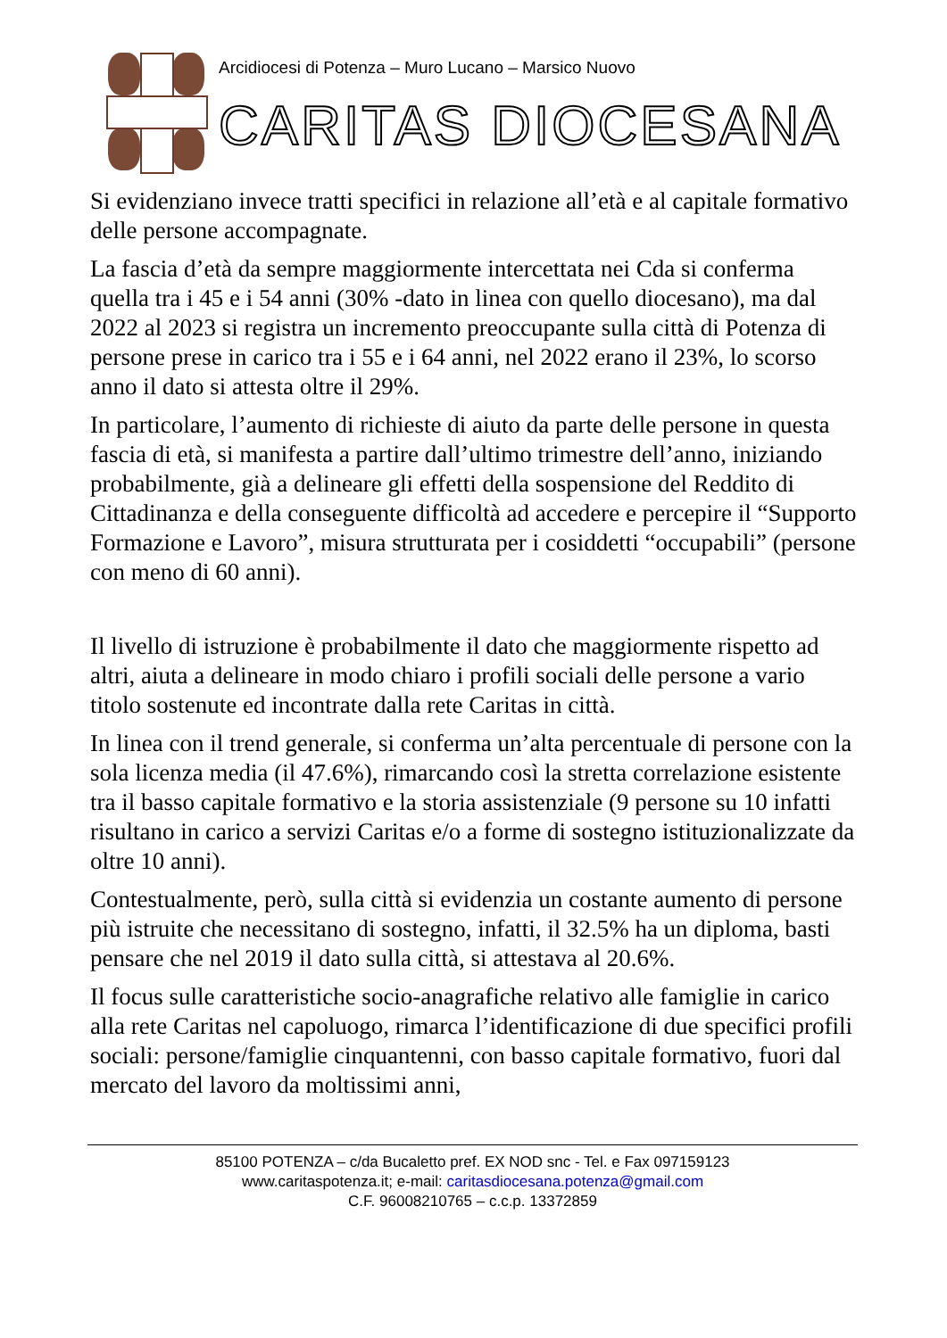Arcidiocesi di Potenza – Muro Lucano – Marsico Nuovo
CARITAS DIOCESANA
Si evidenziano invece tratti specifici in relazione all’età e al capitale formativo delle persone accompagnate.
La fascia d’età da sempre maggiormente intercettata nei Cda si conferma quella tra i 45 e i 54 anni (30% -dato in linea con quello diocesano), ma dal 2022 al 2023 si registra un incremento preoccupante sulla città di Potenza di persone prese in carico tra i 55 e i 64 anni, nel 2022 erano il 23%, lo scorso anno il dato si attesta oltre il 29%.
In particolare, l’aumento di richieste di aiuto da parte delle persone in questa fascia di età, si manifesta a partire dall’ultimo trimestre dell’anno, iniziando probabilmente, già a delineare gli effetti della sospensione del Reddito di Cittadinanza e della conseguente difficoltà ad accedere e percepire il “Supporto Formazione e Lavoro”, misura strutturata per i cosiddetti “occupabili” (persone con meno di 60 anni).
Il livello di istruzione è probabilmente il dato che maggiormente rispetto ad altri, aiuta a delineare in modo chiaro i profili sociali delle persone a vario titolo sostenute ed incontrate dalla rete Caritas in città.
In linea con il trend generale, si conferma un’alta percentuale di persone con la sola licenza media (il 47.6%), rimarcando così la stretta correlazione esistente tra il basso capitale formativo e la storia assistenziale (9 persone su 10 infatti risultano in carico a servizi Caritas e/o a forme di sostegno istituzionalizzate da oltre 10 anni).
Contestualmente, però, sulla città si evidenzia un costante aumento di persone più istruite che necessitano di sostegno, infatti, il 32.5% ha un diploma, basti pensare che nel 2019 il dato sulla città, si attestava al 20.6%.
Il focus sulle caratteristiche socio-anagrafiche relativo alle famiglie in carico alla rete Caritas nel capoluogo, rimarca l’identificazione di due specifici profili sociali: persone/famiglie cinquantenni, con basso capitale formativo, fuori dal mercato del lavoro da moltissimi anni,
85100 POTENZA – c/da Bucaletto pref. EX NOD snc - Tel. e Fax 097159123
www.caritaspotenza.it; e-mail: caritasdiocesana.potenza@gmail.com
C.F. 96008210765 – c.c.p. 13372859